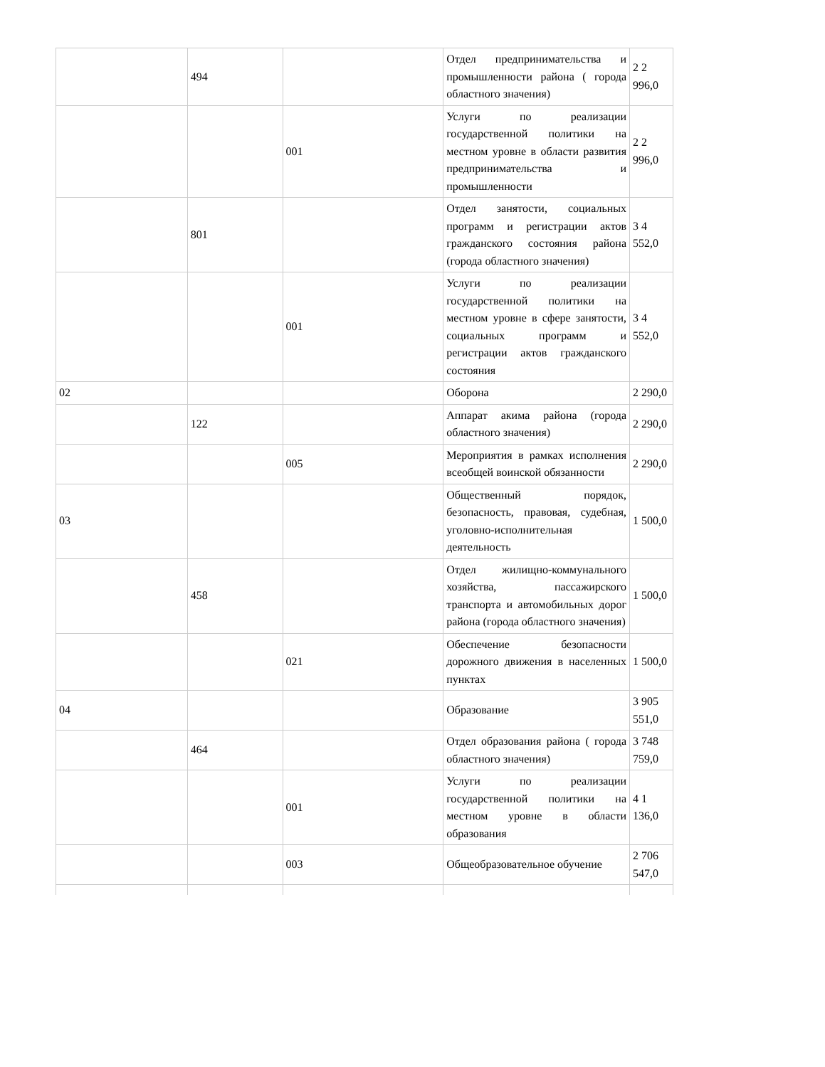| | 494 | | Отдел предпринимательства и промышленности района ( города областного значения) | 2 2 996,0 |
| | | 001 | Услуги по реализации государственной политики на местном уровне в области развития предпринимательства и промышленности | 2 2 996,0 |
| | 801 | | Отдел занятости, социальных программ и регистрации актов гражданского состояния района (города областного значения) | 3 4 552,0 |
| | | 001 | Услуги по реализации государственной политики на местном уровне в сфере занятости, социальных программ и регистрации актов гражданского состояния | 3 4 552,0 |
| 02 | | | Оборона | 2 290,0 |
| | 122 | | Аппарат акима района (города областного значения) | 2 290,0 |
| | | 005 | Мероприятия в рамках исполнения всеобщей воинской обязанности | 2 290,0 |
| 03 | | | Общественный порядок, безопасность, правовая, судебная, уголовно-исполнительная деятельность | 1 500,0 |
| | 458 | | Отдел жилищно-коммунального хозяйства, пассажирского транспорта и автомобильных дорог района (города областного значения) | 1 500,0 |
| | | 021 | Обеспечение безопасности дорожного движения в населенных пунктах | 1 500,0 |
| 04 | | | Образование | 3 905 551,0 |
| | 464 | | Отдел образования района ( города областного значения) | 3 748 759,0 |
| | | 001 | Услуги по реализации государственной политики на местном уровне в области образования | 4 1 136,0 |
| | | 003 | Общеобразовательное обучение | 2 706 547,0 |